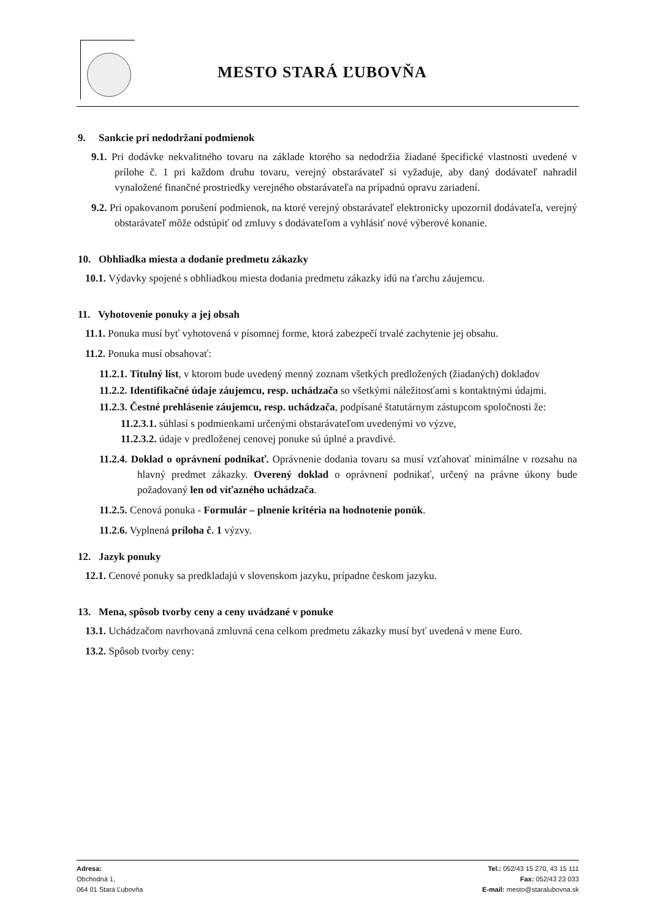MESTO STARÁ ĽUBOVŇA
9. Sankcie pri nedodržaní podmienok
9.1. Pri dodávke nekvalitného tovaru na základe ktorého sa nedodržia žiadané špecifické vlastnosti uvedené v prílohe č. 1 pri každom druhu tovaru, verejný obstarávateľ si vyžaduje, aby daný dodávateľ nahradil vynaložené finančné prostriedky verejného obstarávateľa na prípadnú opravu zariadení.
9.2. Pri opakovanom porušení podmienok, na ktoré verejný obstarávateľ elektronicky upozornil dodávateľa, verejný obstarávateľ môže odstúpiť od zmluvy s dodávateľom a vyhlásiť nové výberové konanie.
10. Obhliadka miesta a dodanie predmetu zákazky
10.1. Výdavky spojené s obhliadkou miesta dodania predmetu zákazky idú na ťarchu záujemcu.
11. Vyhotovenie ponuky a jej obsah
11.1. Ponuka musí byť vyhotovená v písomnej forme, ktorá zabezpečí trvalé zachytenie jej obsahu.
11.2. Ponuka musí obsahovať:
11.2.1. Titulný list, v ktorom bude uvedený menný zoznam všetkých predložených (žiadaných) dokladov
11.2.2. Identifikačné údaje záujemcu, resp. uchádzača so všetkými náležitosťami s kontaktnými údajmi.
11.2.3. Čestné prehlásenie záujemcu, resp. uchádzača, podpísané štatutárnym zástupcom spoločnosti že:
11.2.3.1. súhlasí s podmienkami určenými obstarávateľom uvedenými vo výzve,
11.2.3.2. údaje v predloženej cenovej ponuke sú úplné a pravdivé.
11.2.4. Doklad o oprávnení podnikať. Oprávnenie dodania tovaru sa musí vzťahovať minimálne v rozsahu na hlavný predmet zákazky. Overený doklad o oprávnení podnikať, určený na právne úkony bude požadovaný len od víťazného uchádzača.
11.2.5. Cenová ponuka - Formulár – plnenie kritéria na hodnotenie ponúk.
11.2.6. Vyplnená príloha č. 1 výzvy.
12. Jazyk ponuky
12.1. Cenové ponuky sa predkladajú v slovenskom jazyku, prípadne českom jazyku.
13. Mena, spôsob tvorby ceny a ceny uvádzané v ponuke
13.1. Uchádzačom navrhovaná zmluvná cena celkom predmetu zákazky musí byť uvedená v mene Euro.
13.2. Spôsob tvorby ceny:
Adresa:
Obchodná 1,
064 01 Stará Ľubovňa
Tel.: 052/43 15 270, 43 15 111
Fax: 052/43 23 033
E-mail: mesto@staralubovna.sk